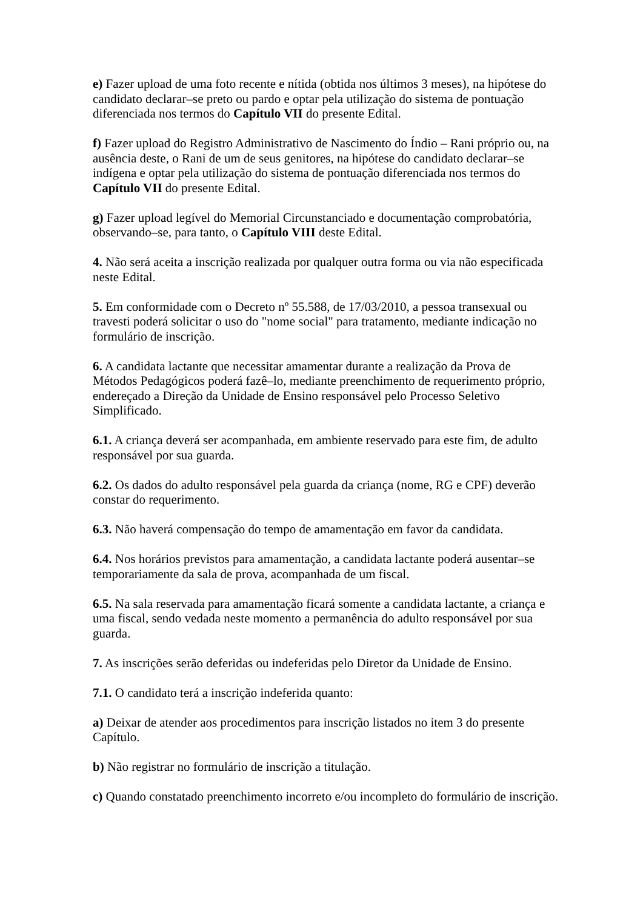e) Fazer upload de uma foto recente e nítida (obtida nos últimos 3 meses), na hipótese do candidato declarar–se preto ou pardo e optar pela utilização do sistema de pontuação diferenciada nos termos do Capítulo VII do presente Edital.
f) Fazer upload do Registro Administrativo de Nascimento do Índio – Rani próprio ou, na ausência deste, o Rani de um de seus genitores, na hipótese do candidato declarar–se indígena e optar pela utilização do sistema de pontuação diferenciada nos termos do Capítulo VII do presente Edital.
g) Fazer upload legível do Memorial Circunstanciado e documentação comprobatória, observando–se, para tanto, o Capítulo VIII deste Edital.
4. Não será aceita a inscrição realizada por qualquer outra forma ou via não especificada neste Edital.
5. Em conformidade com o Decreto nº 55.588, de 17/03/2010, a pessoa transexual ou travesti poderá solicitar o uso do "nome social" para tratamento, mediante indicação no formulário de inscrição.
6. A candidata lactante que necessitar amamentar durante a realização da Prova de Métodos Pedagógicos poderá fazê–lo, mediante preenchimento de requerimento próprio, endereçado a Direção da Unidade de Ensino responsável pelo Processo Seletivo Simplificado.
6.1. A criança deverá ser acompanhada, em ambiente reservado para este fim, de adulto responsável por sua guarda.
6.2. Os dados do adulto responsável pela guarda da criança (nome, RG e CPF) deverão constar do requerimento.
6.3. Não haverá compensação do tempo de amamentação em favor da candidata.
6.4. Nos horários previstos para amamentação, a candidata lactante poderá ausentar–se temporariamente da sala de prova, acompanhada de um fiscal.
6.5. Na sala reservada para amamentação ficará somente a candidata lactante, a criança e uma fiscal, sendo vedada neste momento a permanência do adulto responsável por sua guarda.
7. As inscrições serão deferidas ou indeferidas pelo Diretor da Unidade de Ensino.
7.1. O candidato terá a inscrição indeferida quanto:
a) Deixar de atender aos procedimentos para inscrição listados no item 3 do presente Capítulo.
b) Não registrar no formulário de inscrição a titulação.
c) Quando constatado preenchimento incorreto e/ou incompleto do formulário de inscrição.